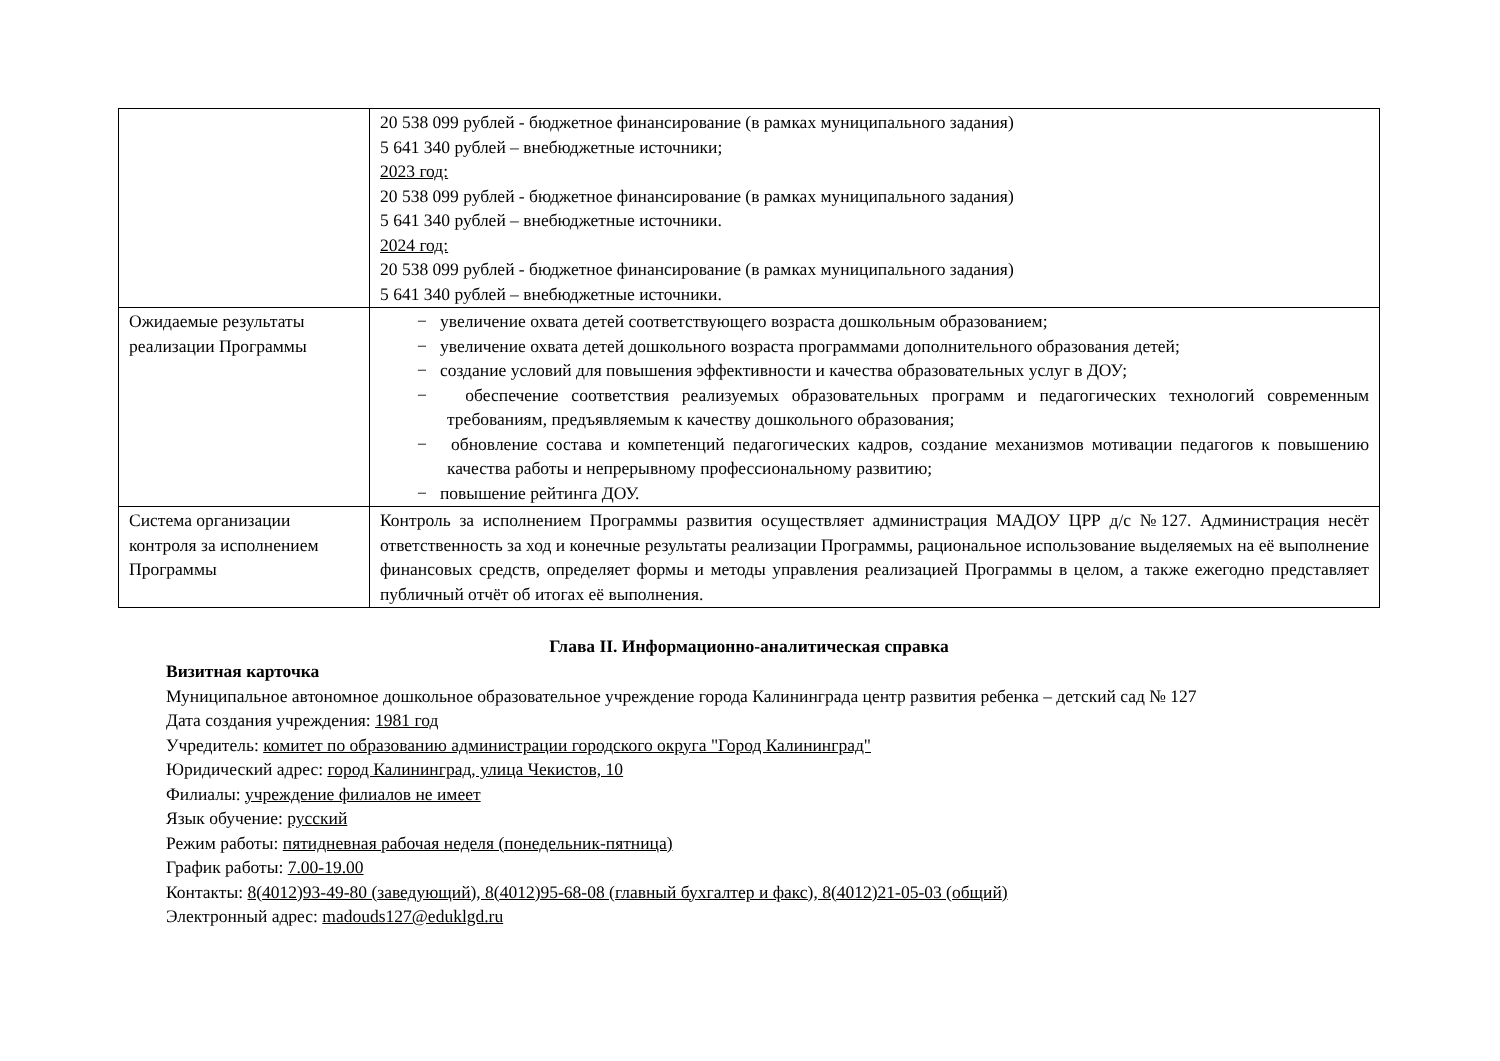| | 20 538 099 рублей - бюджетное финансирование (в рамках муниципального задания) 5 641 340 рублей – внебюджетные источники; 2023 год: 20 538 099 рублей - бюджетное финансирование (в рамках муниципального задания) 5 641 340 рублей – внебюджетные источники. 2024 год: 20 538 099 рублей - бюджетное финансирование (в рамках муниципального задания) 5 641 340 рублей – внебюджетные источники. |
| Ожидаемые результаты реализации Программы | − увеличение охвата детей соответствующего возраста дошкольным образованием; − увеличение охвата детей дошкольного возраста программами дополнительного образования детей; − создание условий для повышения эффективности и качества образовательных услуг в ДОУ; − обеспечение соответствия реализуемых образовательных программ и педагогических технологий современным требованиям, предъявляемым к качеству дошкольного образования; − обновление состава и компетенций педагогических кадров, создание механизмов мотивации педагогов к повышению качества работы и непрерывному профессиональному развитию; − повышение рейтинга ДОУ. |
| Система организации контроля за исполнением Программы | Контроль за исполнением Программы развития осуществляет администрация МАДОУ ЦРР д/с №127. Администрация несёт ответственность за ход и конечные результаты реализации Программы, рациональное использование выделяемых на её выполнение финансовых средств, определяет формы и методы управления реализацией Программы в целом, а также ежегодно представляет публичный отчёт об итогах её выполнения. |
Глава II. Информационно-аналитическая справка
Визитная карточка
Муниципальное автономное дошкольное образовательное учреждение города Калининграда центр развития ребенка – детский сад № 127
Дата создания учреждения: 1981 год
Учредитель: комитет по образованию администрации городского округа "Город Калининград"
Юридический адрес: город Калининград, улица Чекистов, 10
Филиалы: учреждение филиалов не имеет
Язык обучение: русский
Режим работы: пятидневная рабочая неделя (понедельник-пятница)
График работы: 7.00-19.00
Контакты: 8(4012)93-49-80 (заведующий), 8(4012)95-68-08 (главный бухгалтер и факс), 8(4012)21-05-03 (общий)
Электронный адрес: madouds127@eduklgd.ru